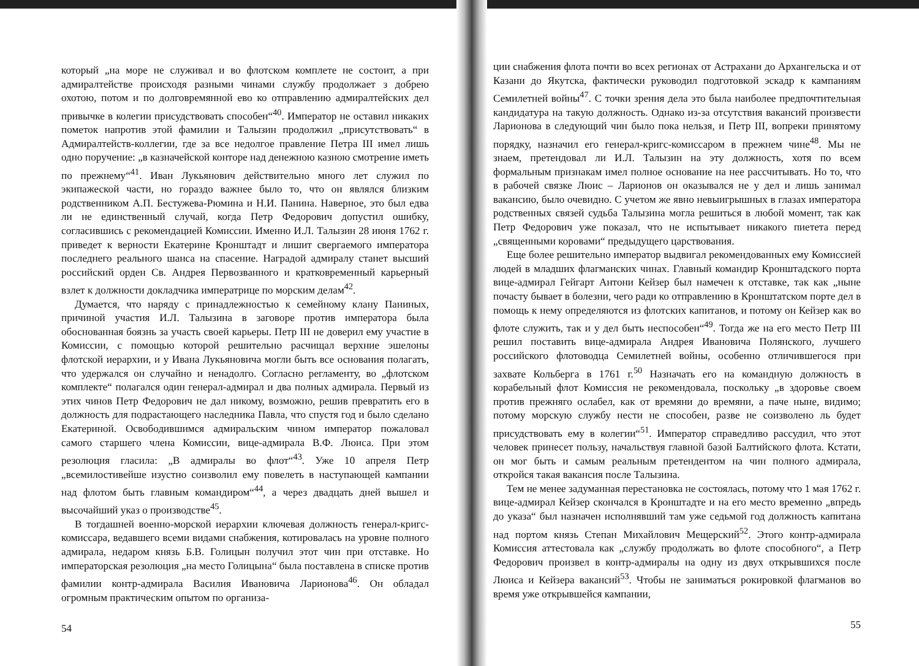который „на море не служивал и во флотском комплете не состоит, а при адмиралтействе происходя разными чинами службу продолжает з добрею охотою, потом и по долговремянной ево ко отправлению адмиралтейских дел привычке в колегии присудствовать способен“<sup>40</sup>. Император не оставил никаких пометок напротив этой фамилии и Талызин продолжил „присутствовать“ в Адмиралтейств-коллегии, где за все недолгое правление Петра III имел лишь одно поручение: „в казначейской конторе над денежною казною смотрение иметь по прежнему“<sup>41</sup>. Иван Лукьянович действительно много лет служил по экипажеской части, но гораздо важнее было то, что он являлся близким родственником А.П. Бестужева-Рюмина и Н.И. Панина. Наверное, это был едва ли не единственный случай, когда Петр Федорович допустил ошибку, согласившись с рекомендацией Комиссии. Именно И.Л. Талызин 28 июня 1762 г. приведет к верности Екатерине Кронштадт и лишит свергаемого императора последнего реального шанса на спасение. Наградой адмиралу станет высший российский орден Св. Андрея Первозванного и кратковременный карьерный взлет к должности докладчика императрице по морским делам<sup>42</sup>.
Думается, что наряду с принадлежностью к семейному клану Паниных, причиной участия И.Л. Талызина в заговоре против императора была обоснованная боязнь за участь своей карьеры. Петр III не доверил ему участие в Комиссии, с помощью которой решительно расчищал верхние эшелоны флотской иерархии, и у Ивана Лукьяновича могли быть все основания полагать, что удержался он случайно и ненадолго. Согласно регламенту, во „флотском комплекте“ полагался один генерал-адмирал и два полных адмирала. Первый из этих чинов Петр Федорович не дал никому, возможно, решив превратить его в должность для подрастающего наследника Павла, что спустя год и было сделано Екатериной. Освободившимся адмиральским чином император пожаловал самого старшего члена Комиссии, вице-адмирала В.Ф. Люиса. При этом резолюция гласила: „В адмиралы во флот“<sup>43</sup>. Уже 10 апреля Петр „всемилостивейше изустно соизволил ему повелеть в наступающей кампании над флотом быть главным командиром“<sup>44</sup>, а через двадцать дней вышел и высочайший указ о производстве<sup>45</sup>.
В тогдашней военно-морской иерархии ключевая должность генерал-кригс-комиссара, ведавшего всеми видами снабжения, котировалась на уровне полного адмирала, недаром князь Б.В. Голицын получил этот чин при отставке. Но императорская резолюция „на место Голицына“ была поставлена в списке против фамилии контр-адмирала Василия Ивановича Ларионова<sup>46</sup>. Он обладал огромным практическим опытом по организа-
54
ции снабжения флота почти во всех регионах от Астрахани до Архангельска и от Казани до Якутска, фактически руководил подготовкой эскадр к кампаниям Семилетней войны<sup>47</sup>. С точки зрения дела это была наиболее предпочтительная кандидатура на такую должность. Однако из-за отсутствия вакансий произвести Ларионова в следующий чин было пока нельзя, и Петр III, вопреки принятому порядку, назначил его генерал-кригс-комиссаром в прежнем чине<sup>48</sup>. Мы не знаем, претендовал ли И.Л. Талызин на эту должность, хотя по всем формальным признакам имел полное основание на нее рассчитывать. Но то, что в рабочей связке Люис – Ларионов он оказывался не у дел и лишь занимал вакансию, было очевидно. С учетом же явно невыигрышных в глазах императора родственных связей судьба Талызина могла решиться в любой момент, так как Петр Федорович уже показал, что не испытывает никакого пиетета перед „священными коровами“ предыдущего царствования.
Еще более решительно император выдвигал рекомендованных ему Комиссией людей в младших флагманских чинах. Главный командир Кронштадского порта вице-адмирал Гейгарт Антони Кейзер был намечен к отставке, так как „ныне почасту бывает в болезни, чего ради ко отправлению в Кронштатском порте дел в помощь к нему определяются из флотских капитанов, и потому он Кейзер как во флоте служить, так и у дел быть неспособен“<sup>49</sup>. Тогда же на его место Петр III решил поставить вице-адмирала Андрея Ивановича Полянского, лучшего российского флотоводца Семилетней войны, особенно отличившегося при захвате Кольберга в 1761 г.<sup>50</sup> Назначать его на командную должность в корабельный флот Комиссия не рекомендовала, поскольку „в здоровье своем против прежняго ослабел, как от времяни до времяни, а паче ныне, видимо; потому морскую службу нести не способен, разве не соизволено ль будет присудствовать ему в колегии“<sup>51</sup>. Император справедливо рассудил, что этот человек принесет пользу, начальствуя главной базой Балтийского флота. Кстати, он мог быть и самым реальным претендентом на чин полного адмирала, откройся такая вакансия после Талызина.
Тем не менее задуманная перестановка не состоялась, потому что 1 мая 1762 г. вице-адмирал Кейзер скончался в Кронштадте и на его место временно „впредь до указа“ был назначен исполнявший там уже седьмой год должность капитана над портом князь Степан Михайлович Мещерский<sup>52</sup>. Этого контр-адмирала Комиссия аттестовала как „службу продолжать во флоте способного“, а Петр Федорович произвел в контр-адмиралы на одну из двух открывшихся после Люиса и Кейзера вакансий<sup>53</sup>. Чтобы не заниматься рокировкой флагманов во время уже открывшейся кампании,
55